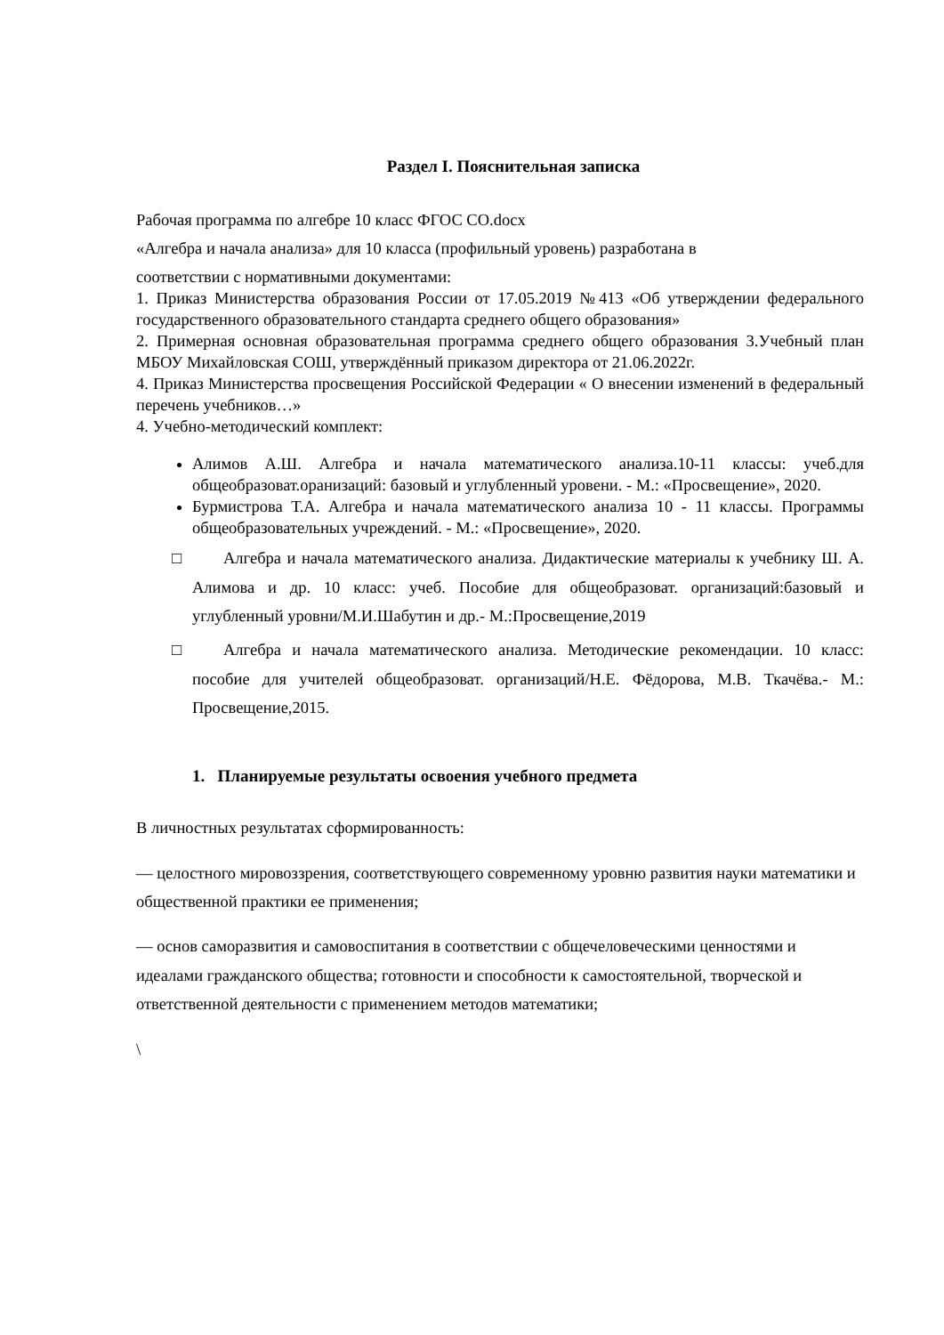Раздел I. Пояснительная записка
Рабочая программа по алгебре 10 класс ФГОС СО.docx
«Алгебра и начала анализа» для 10 класса (профильный уровень) разработана в
соответствии с нормативными документами:
1. Приказ Министерства образования России от 17.05.2019 №413 «Об утверждении федерального государственного образовательного стандарта среднего общего образования»
2. Примерная основная образовательная программа среднего общего образования 3.Учебный план МБОУ Михайловская СОШ, утверждённый приказом директора от 21.06.2022г.
4. Приказ Министерства просвещения Российской Федерации « О внесении изменений в федеральный перечень учебников…»
4. Учебно-методический комплект:
Алимов А.Ш. Алгебра и начала математического анализа.10-11 классы: учеб.для общеобразоват.оранизаций: базовый и углубленный уровени. - М.: «Просвещение», 2020.
Бурмистрова Т.А. Алгебра и начала математического анализа 10 - 11 классы. Программы общеобразовательных учреждений. - М.: «Просвещение», 2020.
□ Алгебра и начала математического анализа. Дидактические материалы к учебнику Ш. А. Алимова и др. 10 класс: учеб. Пособие для общеобразоват. организаций:базовый и углубленный уровни/М.И.Шабутин и др.- М.:Просвещение,2019
□ Алгебра и начала математического анализа. Методические рекомендации. 10 класс: пособие для учителей общеобразоват. организаций/Н.Е. Фёдорова, М.В. Ткачёва.- М.: Просвещение,2015.
1. Планируемые результаты освоения учебного предмета
В личностных результатах сформированность:
— целостного мировоззрения, соответствующего современному уровню развития науки математики и общественной практики ее применения;
— основ саморазвития и самовоспитания в соответствии с общечеловеческими ценностями и идеалами гражданского общества; готовности и способности к самостоятельной, творческой и ответственной деятельности с применением методов математики;
\